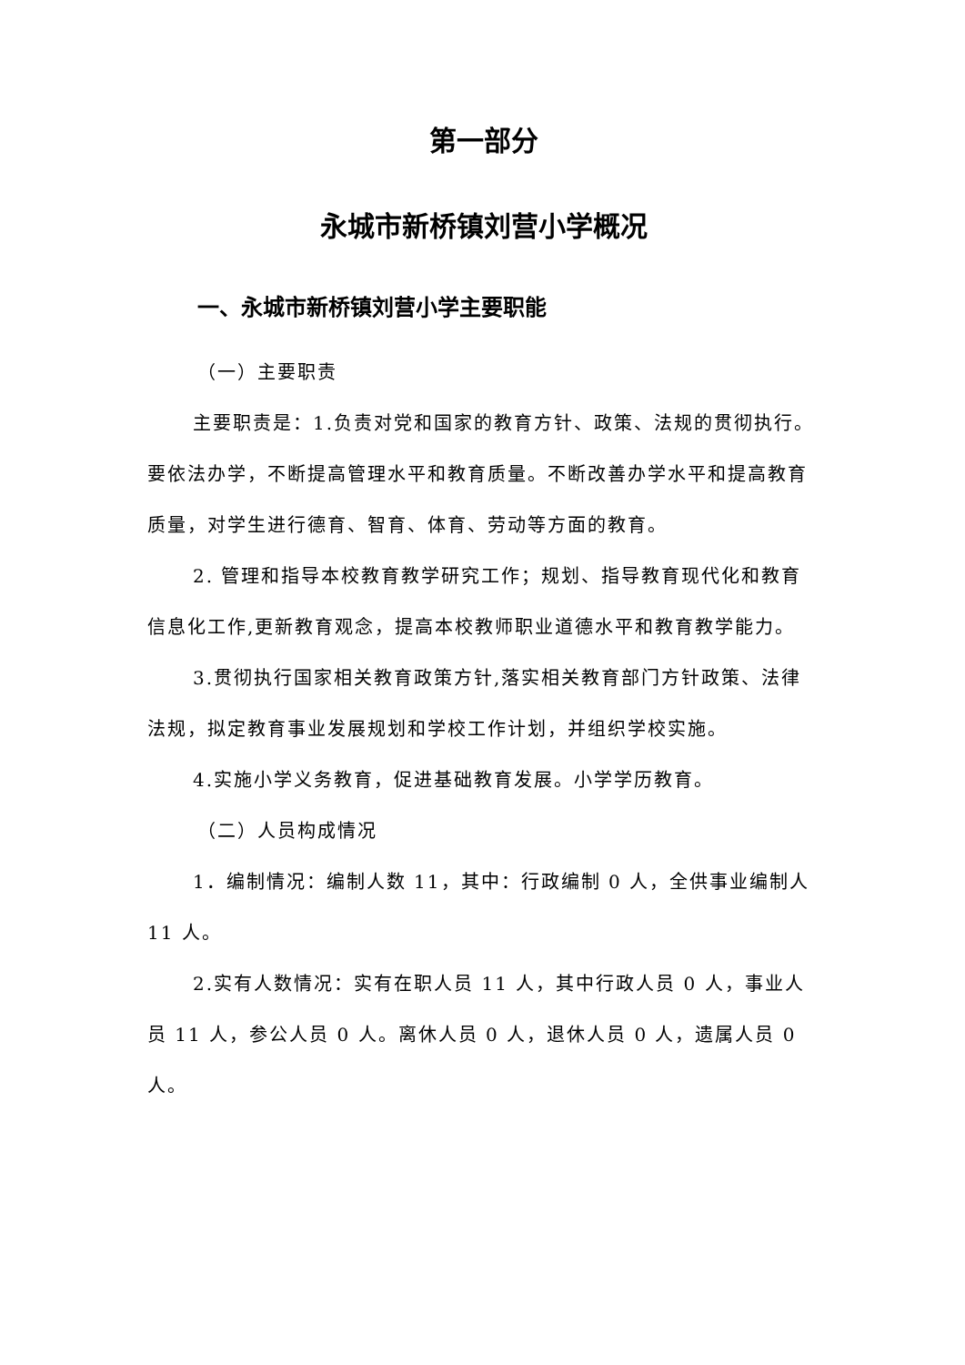第一部分
永城市新桥镇刘营小学概况
一、永城市新桥镇刘营小学主要职能
（一）主要职责
主要职责是：1.负责对党和国家的教育方针、政策、法规的贯彻执行。要依法办学，不断提高管理水平和教育质量。不断改善办学水平和提高教育质量，对学生进行德育、智育、体育、劳动等方面的教育。
2. 管理和指导本校教育教学研究工作；规划、指导教育现代化和教育信息化工作,更新教育观念，提高本校教师职业道德水平和教育教学能力。
3.贯彻执行国家相关教育政策方针,落实相关教育部门方针政策、法律法规，拟定教育事业发展规划和学校工作计划，并组织学校实施。
4.实施小学义务教育，促进基础教育发展。小学学历教育。
（二）人员构成情况
1．编制情况：编制人数 11，其中：行政编制 0 人，全供事业编制人 11 人。
2.实有人数情况：实有在职人员 11 人，其中行政人员 0 人，事业人员 11 人，参公人员 0 人。离休人员 0 人，退休人员 0 人，遗属人员 0 人。